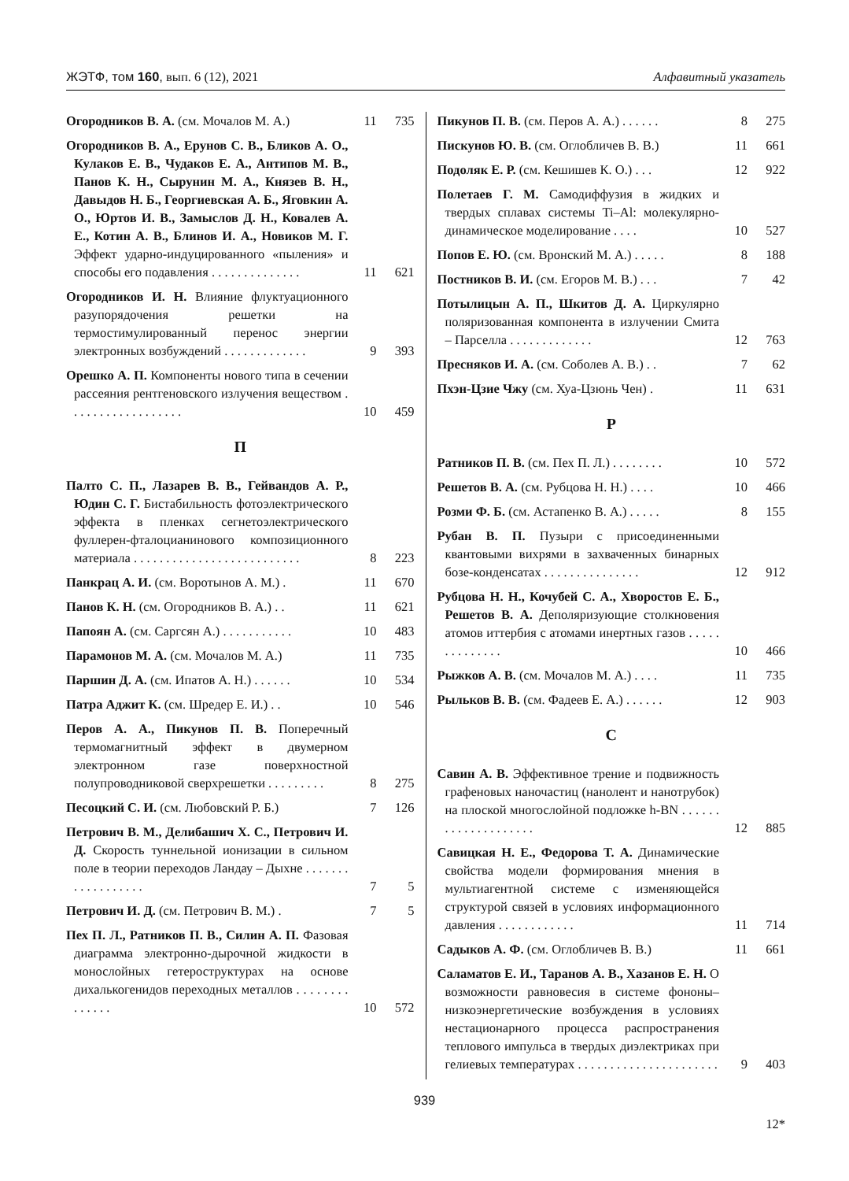ЖЭТФ, том 160, вып. 6 (12), 2021
Алфавитный указатель
Огородников В. А. (см. Мочалов М. А.)
11 735
Огородников В. А., Ерунов С. В., Бликов А. О., Кулаков Е. В., Чудаков Е. А., Антипов М. В., Панов К. Н., Сырунин М. А., Князев В. Н., Давыдов Н. Б., Георгиевская А. Б., Яговкин А. О., Юртов И. В., Замыслов Д. Н., Ковалев А. Е., Котин А. В., Блинов И. А., Новиков М. Г. Эффект ударно-индуцированного «пыления» и способы его подавления . . . . . . . . . . . . . .
11 621
Огородников И. Н. Влияние флуктуационного разупорядочения решетки на термостимулированный перенос энергии электронных возбуждений . . . . . . . . . . . . .
9 393
Орешко А. П. Компоненты нового типа в сечении рассеяния рентгеновского излучения веществом . . . . . . . . . . . . . . . . . .
10 459
П
Палто С. П., Лазарев В. В., Гейвандов А. Р., Юдин С. Г. Бистабильность фотоэлектрического эффекта в пленках сегнетоэлектрического фуллерен-фталоцианинового композиционного материала . . . . . . . . . . . . . . . . . . . . . . . . . .
8 223
Панкрац А. И. (см. Воротынов А. М.) .
11 670
Панов К. Н. (см. Огородников В. А.) . .
11 621
Папоян А. (см. Саргсян А.) . . . . . . . . . . .
10 483
Парамонов М. А. (см. Мочалов М. А.)
11 735
Паршин Д. А. (см. Ипатов А. Н.) . . . . . .
10 534
Патра Аджит К. (см. Шредер Е. И.) . .
10 546
Перов А. А., Пикунов П. В. Поперечный термомагнитный эффект в двумерном электронном газе поверхностной полупроводниковой сверхрешетки . . . . . . . . .
8 275
Песоцкий С. И. (см. Любовский Р. Б.)
7 126
Петрович В. М., Делибашич Х. С., Петрович И. Д. Скорость туннельной ионизации в сильном поле в теории переходов Ландау – Дыхне . . . . . . . . . . . . . . . . . .
7 5
Петрович И. Д. (см. Петрович В. М.) .
7 5
Пех П. Л., Ратников П. В., Силин А. П. Фазовая диаграмма электронно-дырочной жидкости в монослойных гетероструктурах на основе дихалькогенидов переходных металлов . . . . . . . . . . . . . .
10 572
Пикунов П. В. (см. Перов А. А.) . . . . . .
8 275
Пискунов Ю. В. (см. Оглобличев В. В.)
11 661
Подоляк Е. Р. (см. Кешишев К. О.) . . .
12 922
Полетаев Г. М. Самодиффузия в жидких и твердых сплавах системы Ti–Al: молекулярно-динамическое моделирование . . . .
10 527
Попов Е. Ю. (см. Вронский М. А.) . . . . .
8 188
Постников В. И. (см. Егоров М. В.) . . .
7 42
Потылицын А. П., Шкитов Д. А. Циркулярно поляризованная компонента в излучении Смита – Парселла . . . . . . . . . . . . .
12 763
Пресняков И. А. (см. Соболев А. В.) . .
7 62
Пхэн-Цзие Чжу (см. Хуа-Цзюнь Чен) .
11 631
Р
Ратников П. В. (см. Пех П. Л.) . . . . . . . .
10 572
Решетов В. А. (см. Рубцова Н. Н.) . . . .
10 466
Розми Ф. Б. (см. Астапенко В. А.) . . . . .
8 155
Рубан В. П. Пузыри с присоединенными квантовыми вихрями в захваченных бинарных бозе-конденсатах . . . . . . . . . . . . . . .
12 912
Рубцова Н. Н., Кочубей С. А., Хворостов Е. Б., Решетов В. А. Деполяризующие столкновения атомов иттербия с атомами инертных газов . . . . . . . . . . . . . .
10 466
Рыжков А. В. (см. Мочалов М. А.) . . . .
11 735
Рыльков В. В. (см. Фадеев Е. А.) . . . . . .
12 903
С
Савин А. В. Эффективное трение и подвижность графеновых наночастиц (нанолент и нанотрубок) на плоской многослойной подложке h-BN . . . . . . . . . . . . . . . . . . . .
12 885
Савицкая Н. Е., Федорова Т. А. Динамические свойства модели формирования мнения в мультиагентной системе с изменяющейся структурой связей в условиях информационного давления . . . . . . . . . . . .
11 714
Садыков А. Ф. (см. Оглобличев В. В.)
11 661
Саламатов Е. И., Таранов А. В., Хазанов Е. Н. О возможности равновесия в системе фононы–низкоэнергетические возбуждения в условиях нестационарного процесса распространения теплового импульса в твердых диэлектриках при гелиевых температурах . . . . . . . . . . . . . . . . . . . . . .
9 403
939
12*